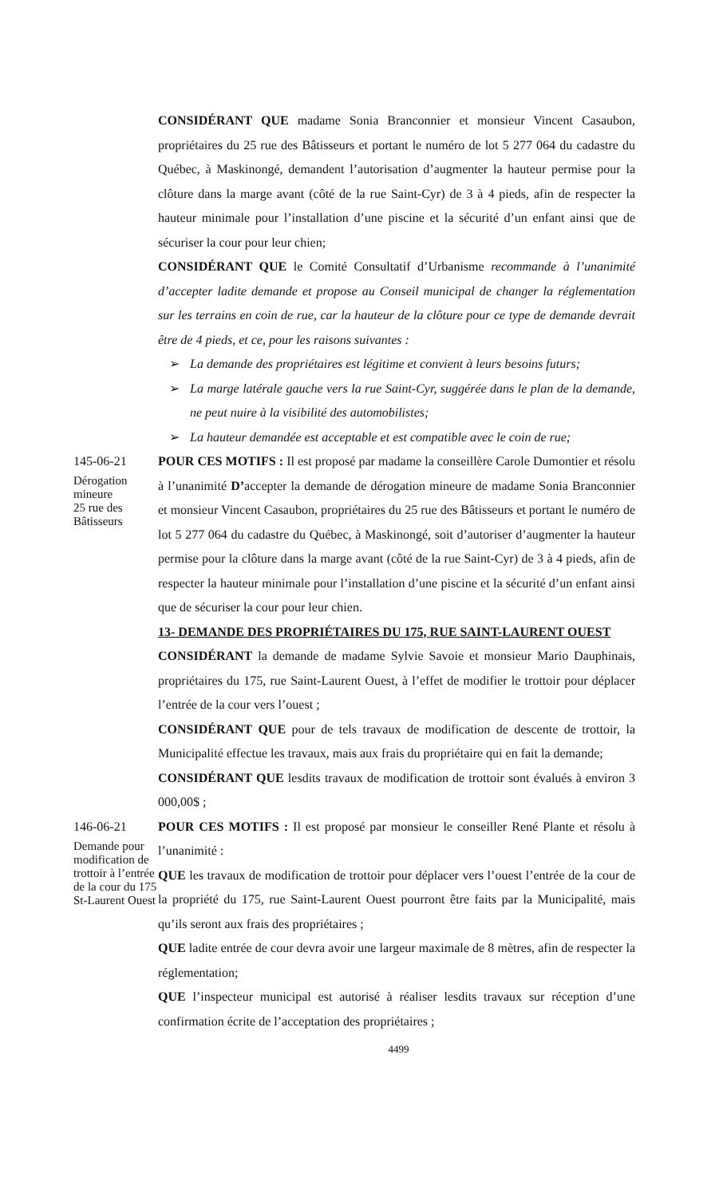CONSIDÉRANT QUE madame Sonia Branconnier et monsieur Vincent Casaubon, propriétaires du 25 rue des Bâtisseurs et portant le numéro de lot 5 277 064 du cadastre du Québec, à Maskinongé, demandent l’autorisation d’augmenter la hauteur permise pour la clôture dans la marge avant (côté de la rue Saint-Cyr) de 3 à 4 pieds, afin de respecter la hauteur minimale pour l’installation d’une piscine et la sécurité d’un enfant ainsi que de sécuriser la cour pour leur chien;
CONSIDÉRANT QUE le Comité Consultatif d’Urbanisme recommande à l’unanimité d’accepter ladite demande et propose au Conseil municipal de changer la réglementation sur les terrains en coin de rue, car la hauteur de la clôture pour ce type de demande devrait être de 4 pieds, et ce, pour les raisons suivantes :
➢ La demande des propriétaires est légitime et convient à leurs besoins futurs;
➢ La marge latérale gauche vers la rue Saint-Cyr, suggérée dans le plan de la demande, ne peut nuire à la visibilité des automobilistes;
➢ La hauteur demandée est acceptable et est compatible avec le coin de rue;
145-06-21
Dérogation mineure
25 rue des Bâtisseurs
POUR CES MOTIFS : Il est proposé par madame la conseillère Carole Dumontier et résolu à l’unanimité D’accepter la demande de dérogation mineure de madame Sonia Branconnier et monsieur Vincent Casaubon, propriétaires du 25 rue des Bâtisseurs et portant le numéro de lot 5 277 064 du cadastre du Québec, à Maskinongé, soit d’autoriser d’augmenter la hauteur permise pour la clôture dans la marge avant (côté de la rue Saint-Cyr) de 3 à 4 pieds, afin de respecter la hauteur minimale pour l’installation d’une piscine et la sécurité d’un enfant ainsi que de sécuriser la cour pour leur chien.
13- DEMANDE DES PROPRIÉTAIRES DU 175, RUE SAINT-LAURENT OUEST
CONSIDÉRANT la demande de madame Sylvie Savoie et monsieur Mario Dauphinais, propriétaires du 175, rue Saint-Laurent Ouest, à l’effet de modifier le trottoir pour déplacer l’entrée de la cour vers l’ouest ;
CONSIDÉRANT QUE pour de tels travaux de modification de descente de trottoir, la Municipalité effectue les travaux, mais aux frais du propriétaire qui en fait la demande;
CONSIDÉRANT QUE lesdits travaux de modification de trottoir sont évalués à environ 3 000,00$ ;
146-06-21
Demande pour modification de trottoir à l’entrée de la cour du 175 St-Laurent Ouest
POUR CES MOTIFS : Il est proposé par monsieur le conseiller René Plante et résolu à l’unanimité :
QUE les travaux de modification de trottoir pour déplacer vers l’ouest l’entrée de la cour de la propriété du 175, rue Saint-Laurent Ouest pourront être faits par la Municipalité, mais qu’ils seront aux frais des propriétaires ;
QUE ladite entrée de cour devra avoir une largeur maximale de 8 mètres, afin de respecter la réglementation;
QUE l’inspecteur municipal est autorisé à réaliser lesdits travaux sur réception d’une confirmation écrite de l’acceptation des propriétaires ;
4499